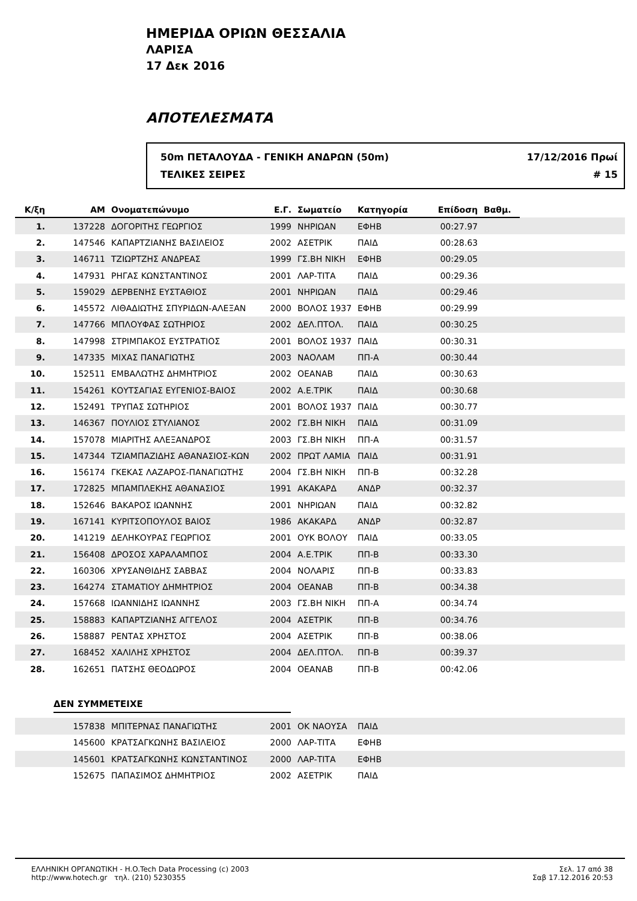ΗΜΕΡΙΔΑ ΟΡΙΩΝ ΘΕΣΣΑΛΙΑ
ΛΑΡΙΣΑ
17 Δεκ 2016
ΑΠΟΤΕΛΕΣΜΑΤΑ
50m ΠΕΤΑΛΟΥΔΑ - ΓΕΝΙΚΗ ΑΝΔΡΩΝ (50m)
ΤΕΛΙΚΕΣ ΣΕΙΡΕΣ
17/12/2016 Πρωί
# 15
| Κ/ξη | ΑΜ | Ονοματεπώνυμο | Ε.Γ. | Σωματείο | Κατηγορία | Επίδοση | Βαθμ. | |
| --- | --- | --- | --- | --- | --- | --- | --- | --- |
| 1. | 137228 | ΔΟΓΟΡΙΤΗΣ ΓΕΩΡΓΙΟΣ | 1999 | ΝΗΡΙΩΑΝ | ΕΦΗΒ | 00:27.97 | | |
| 2. | 147546 | ΚΑΠΑΡΤΖΙΑΝΗΣ ΒΑΣΙΛΕΙΟΣ | 2002 | ΑΣΕΤΡΙΚ | ΠΑΙΔ | 00:28.63 | | |
| 3. | 146711 | ΤΖΙΩΡΤΖΗΣ ΑΝΔΡΕΑΣ | 1999 | ΓΣ.ΒΗ ΝΙΚΗ | ΕΦΗΒ | 00:29.05 | | |
| 4. | 147931 | ΡΗΓΑΣ ΚΩΝΣΤΑΝΤΙΝΟΣ | 2001 | ΛΑΡ-ΤΙΤΑ | ΠΑΙΔ | 00:29.36 | | |
| 5. | 159029 | ΔΕΡΒΕΝΗΣ ΕΥΣΤΑΘΙΟΣ | 2001 | ΝΗΡΙΩΑΝ | ΠΑΙΔ | 00:29.46 | | |
| 6. | 145572 | ΛΙΘΑΔΙΩΤΗΣ ΣΠΥΡΙΔΩΝ-ΑΛΕΞΑΝ | 2000 | ΒΟΛΟΣ 1937 | ΕΦΗΒ | 00:29.99 | | |
| 7. | 147766 | ΜΠΛΟΥΦΑΣ ΣΩΤΗΡΙΟΣ | 2002 | ΔΕΛ.ΠΤΟΛ. | ΠΑΙΔ | 00:30.25 | | |
| 8. | 147998 | ΣΤΡΙΜΠΑΚΟΣ ΕΥΣΤΡΑΤΙΟΣ | 2001 | ΒΟΛΟΣ 1937 | ΠΑΙΔ | 00:30.31 | | |
| 9. | 147335 | ΜΙΧΑΣ ΠΑΝΑΓΙΩΤΗΣ | 2003 | ΝΑΟΛΑΜ | ΠΠ-Α | 00:30.44 | | |
| 10. | 152511 | ΕΜΒΑΛΩΤΗΣ ΔΗΜΗΤΡΙΟΣ | 2002 | ΟΕΑΝΑΒ | ΠΑΙΔ | 00:30.63 | | |
| 11. | 154261 | ΚΟΥΤΣΑΓΙΑΣ ΕΥΓΕΝΙΟΣ-ΒΑΙΟΣ | 2002 | Α.Ε.ΤΡΙΚ | ΠΑΙΔ | 00:30.68 | | |
| 12. | 152491 | ΤΡΥΠΑΣ ΣΩΤΗΡΙΟΣ | 2001 | ΒΟΛΟΣ 1937 | ΠΑΙΔ | 00:30.77 | | |
| 13. | 146367 | ΠΟΥΛΙΟΣ ΣΤΥΛΙΑΝΟΣ | 2002 | ΓΣ.ΒΗ ΝΙΚΗ | ΠΑΙΔ | 00:31.09 | | |
| 14. | 157078 | ΜΙΑΡΙΤΗΣ ΑΛΕΞΑΝΔΡΟΣ | 2003 | ΓΣ.ΒΗ ΝΙΚΗ | ΠΠ-Α | 00:31.57 | | |
| 15. | 147344 | ΤΖΙΑΜΠΑΖΙΔΗΣ ΑΘΑΝΑΣΙΟΣ-ΚΩΝ | 2002 | ΠΡΩΤ ΛΑΜΙΑ | ΠΑΙΔ | 00:31.91 | | |
| 16. | 156174 | ΓΚΕΚΑΣ ΛΑΖΑΡΟΣ-ΠΑΝΑΓΙΩΤΗΣ | 2004 | ΓΣ.ΒΗ ΝΙΚΗ | ΠΠ-Β | 00:32.28 | | |
| 17. | 172825 | ΜΠΑΜΠΛΕΚΗΣ ΑΘΑΝΑΣΙΟΣ | 1991 | ΑΚΑΚΑΡΔ | ΑΝΔΡ | 00:32.37 | | |
| 18. | 152646 | ΒΑΚΑΡΟΣ ΙΩΑΝΝΗΣ | 2001 | ΝΗΡΙΩΑΝ | ΠΑΙΔ | 00:32.82 | | |
| 19. | 167141 | ΚΥΡΙΤΣΟΠΟΥΛΟΣ ΒΑΙΟΣ | 1986 | ΑΚΑΚΑΡΔ | ΑΝΔΡ | 00:32.87 | | |
| 20. | 141219 | ΔΕΛΗΚΟΥΡΑΣ ΓΕΩΡΓΙΟΣ | 2001 | ΟΥΚ ΒΟΛΟΥ | ΠΑΙΔ | 00:33.05 | | |
| 21. | 156408 | ΔΡΟΣΟΣ ΧΑΡΑΛΑΜΠΟΣ | 2004 | Α.Ε.ΤΡΙΚ | ΠΠ-Β | 00:33.30 | | |
| 22. | 160306 | ΧΡΥΣΑΝΘΙΔΗΣ ΣΑΒΒΑΣ | 2004 | ΝΟΛΑΡΙΣ | ΠΠ-Β | 00:33.83 | | |
| 23. | 164274 | ΣΤΑΜΑΤΙΟΥ ΔΗΜΗΤΡΙΟΣ | 2004 | ΟΕΑΝΑΒ | ΠΠ-Β | 00:34.38 | | |
| 24. | 157668 | ΙΩΑΝΝΙΔΗΣ ΙΩΑΝΝΗΣ | 2003 | ΓΣ.ΒΗ ΝΙΚΗ | ΠΠ-Α | 00:34.74 | | |
| 25. | 158883 | ΚΑΠΑΡΤΖΙΑΝΗΣ ΑΓΓΕΛΟΣ | 2004 | ΑΣΕΤΡΙΚ | ΠΠ-Β | 00:34.76 | | |
| 26. | 158887 | ΡΕΝΤΑΣ ΧΡΗΣΤΟΣ | 2004 | ΑΣΕΤΡΙΚ | ΠΠ-Β | 00:38.06 | | |
| 27. | 168452 | ΧΑΛΙΛΗΣ ΧΡΗΣΤΟΣ | 2004 | ΔΕΛ.ΠΤΟΛ. | ΠΠ-Β | 00:39.37 | | |
| 28. | 162651 | ΠΑΤΣΗΣ ΘΕΟΔΩΡΟΣ | 2004 | ΟΕΑΝΑΒ | ΠΠ-Β | 00:42.06 | | |
ΔΕΝ ΣΥΜΜΕΤΕΙΧΕ
| | 157838 | ΜΠΙΤΕΡΝΑΣ ΠΑΝΑΓΙΩΤΗΣ | 2001 | ΟΚ ΝΑΟΥΣΑ | ΠΑΙΔ |
| | 145600 | ΚΡΑΤΣΑΓΚΩΝΗΣ ΒΑΣΙΛΕΙΟΣ | 2000 | ΛΑΡ-ΤΙΤΑ | ΕΦΗΒ |
| | 145601 | ΚΡΑΤΣΑΓΚΩΝΗΣ ΚΩΝΣΤΑΝΤΙΝΟΣ | 2000 | ΛΑΡ-ΤΙΤΑ | ΕΦΗΒ |
| | 152675 | ΠΑΠΑΣΙΜΟΣ ΔΗΜΗΤΡΙΟΣ | 2002 | ΑΣΕΤΡΙΚ | ΠΑΙΔ |
ΕΛΛΗΝΙΚΗ ΟΡΓΑΝΩΤΙΚΗ - H.O.Tech Data Processing (c) 2003
http://www.hotech.gr τηλ. (210) 5230355
Σελ. 17 από 38
Σαβ 17.12.2016 20:53